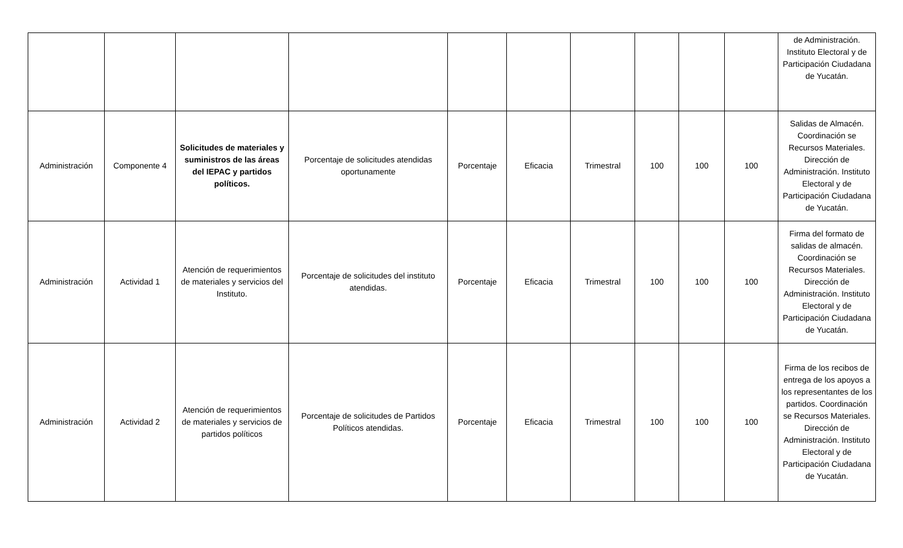| | | | | | | | | | | de Administración. Instituto Electoral y de Participación Ciudadana de Yucatán. |
| Administración | Componente 4 | Solicitudes de materiales y suministros de las áreas del IEPAC y partidos políticos. | Porcentaje de solicitudes atendidas oportunamente | Porcentaje | Eficacia | Trimestral | 100 | 100 | 100 | Salidas de Almacén. Coordinación se Recursos Materiales. Dirección de Administración. Instituto Electoral y de Participación Ciudadana de Yucatán. |
| Administración | Actividad 1 | Atención de requerimientos de materiales y servicios del Instituto. | Porcentaje de solicitudes del instituto atendidas. | Porcentaje | Eficacia | Trimestral | 100 | 100 | 100 | Firma del formato de salidas de almacén. Coordinación se Recursos Materiales. Dirección de Administración. Instituto Electoral y de Participación Ciudadana de Yucatán. |
| Administración | Actividad 2 | Atención de requerimientos de materiales y servicios de partidos políticos | Porcentaje de solicitudes de Partidos Políticos atendidas. | Porcentaje | Eficacia | Trimestral | 100 | 100 | 100 | Firma de los recibos de entrega de los apoyos a los representantes de los partidos. Coordinación se Recursos Materiales. Dirección de Administración. Instituto Electoral y de Participación Ciudadana de Yucatán. |